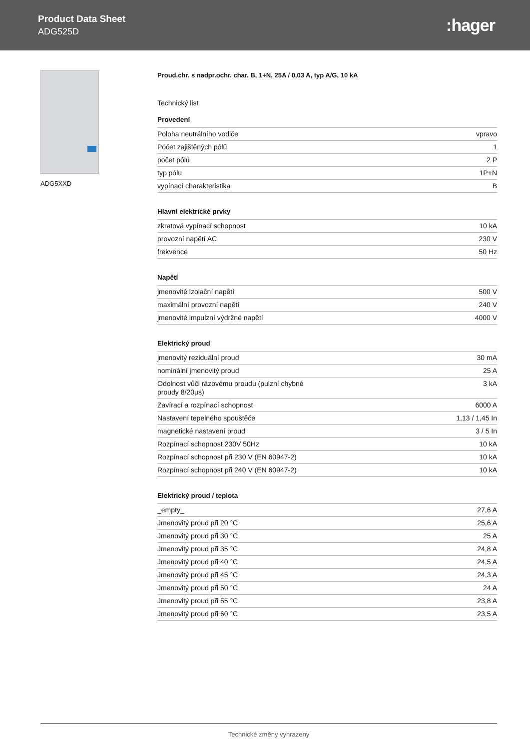Product Data Sheet
ADG525D
:hager
ADG5XXD Proud.chr. s nadpr.ochr. char. B, 1+N, 25A / 0,03 A, typ A/G, 10 kA
Technický list
Provedení
| Poloha neutrálního vodiče | vpravo |
| Počet zajištěných pólů | 1 |
| počet pólů | 2 P |
| typ pólu | 1P+N |
| vypínací charakteristika | B |
Hlavní elektrické prvky
| zkratová vypínací schopnost | 10 kA |
| provozní napětí AC | 230 V |
| frekvence | 50 Hz |
Napětí
| jmenovité izolační napětí | 500 V |
| maximální provozní napětí | 240 V |
| jmenovité impulzní výdržné napětí | 4000 V |
Elektrický proud
| jmenovitý reziduální proud | 30 mA |
| nominální jmenovitý proud | 25 A |
| Odolnost vůči rázovému proudu (pulzní chybné proudy 8/20µs) | 3 kA |
| Zavírací a rozpínací schopnost | 6000 A |
| Nastavení tepelného spouštěče | 1,13 / 1,45 In |
| magnetické nastavení proud | 3 / 5 In |
| Rozpínací schopnost 230V 50Hz | 10 kA |
| Rozpínací schopnost při 230 V (EN 60947-2) | 10 kA |
| Rozpínací schopnost při 240 V (EN 60947-2) | 10 kA |
Elektrický proud / teplota
| _empty_ | 27,6 A |
| Jmenovitý proud při 20 °C | 25,6 A |
| Jmenovitý proud při 30 °C | 25 A |
| Jmenovitý proud při 35 °C | 24,8 A |
| Jmenovitý proud při 40 °C | 24,5 A |
| Jmenovitý proud při 45 °C | 24,3 A |
| Jmenovitý proud při 50 °C | 24 A |
| Jmenovitý proud při 55 °C | 23,8 A |
| Jmenovitý proud při 60 °C | 23,5 A |
Technické změny vyhrazeny